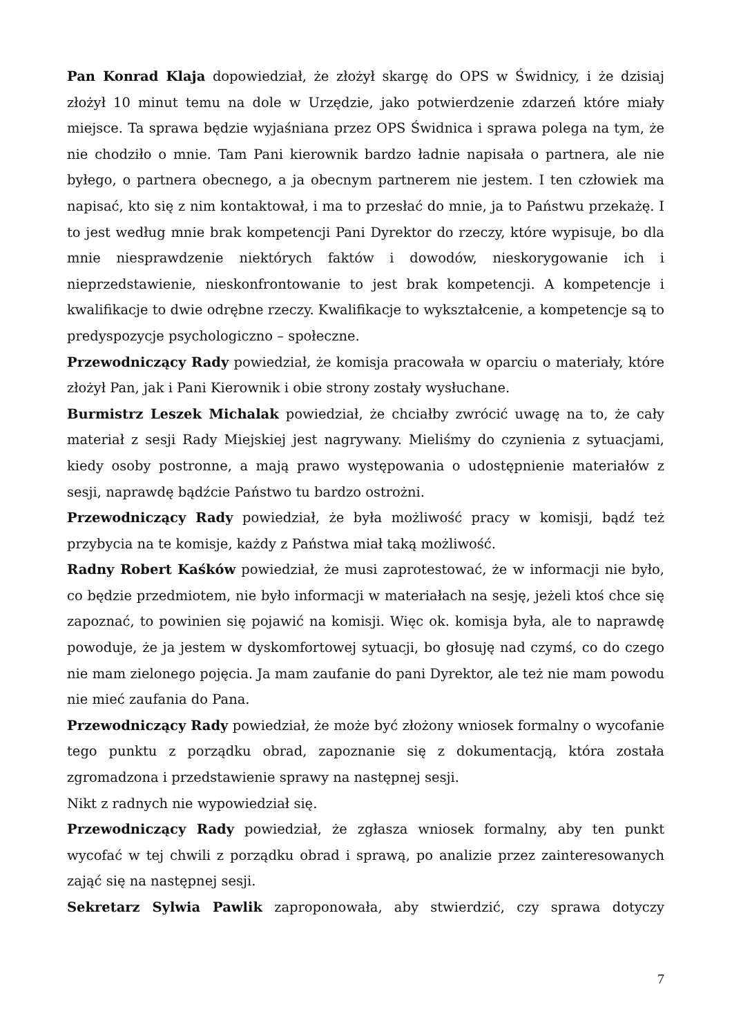Pan Konrad Klaja dopowiedział, że złożył skargę do OPS w Świdnicy, i że dzisiaj złożył 10 minut temu na dole w Urzędzie, jako potwierdzenie zdarzeń które miały miejsce. Ta sprawa będzie wyjaśniana przez OPS Świdnica i sprawa polega na tym, że nie chodziło o mnie. Tam Pani kierownik bardzo ładnie napisała o partnera, ale nie byłego, o partnera obecnego, a ja obecnym partnerem nie jestem. I ten człowiek ma napisać, kto się z nim kontaktował, i ma to przesłać do mnie, ja to Państwu przekażę. I to jest według mnie brak kompetencji Pani Dyrektor do rzeczy, które wypisuje, bo dla mnie niesprawdzenie niektórych faktów i dowodów, nieskorygowanie ich i nieprzedstawienie, nieskonfrontowanie to jest brak kompetencji. A kompetencje i kwalifikacje to dwie odrębne rzeczy. Kwalifikacje to wykształcenie, a kompetencje są to predyspozycje psychologiczno – społeczne.
Przewodniczący Rady powiedział, że komisja pracowała w oparciu o materiały, które złożył Pan, jak i Pani Kierownik i obie strony zostały wysłuchane.
Burmistrz Leszek Michalak powiedział, że chciałby zwrócić uwagę na to, że cały materiał z sesji Rady Miejskiej jest nagrywany. Mieliśmy do czynienia z sytuacjami, kiedy osoby postronne, a mają prawo występowania o udostępnienie materiałów z sesji, naprawdę bądźcie Państwo tu bardzo ostrożni.
Przewodniczący Rady powiedział, że była możliwość pracy w komisji, bądź też przybycia na te komisje, każdy z Państwa miał taką możliwość.
Radny Robert Kaśków powiedział, że musi zaprotestować, że w informacji nie było, co będzie przedmiotem, nie było informacji w materiałach na sesję, jeżeli ktoś chce się zapoznać, to powinien się pojawić na komisji. Więc ok. komisja była, ale to naprawdę powoduje, że ja jestem w dyskomfortowej sytuacji, bo głosuję nad czymś, co do czego nie mam zielonego pojęcia. Ja mam zaufanie do pani Dyrektor, ale też nie mam powodu nie mieć zaufania do Pana.
Przewodniczący Rady powiedział, że może być złożony wniosek formalny o wycofanie tego punktu z porządku obrad, zapoznanie się z dokumentacją, która została zgromadzona i przedstawienie sprawy na następnej sesji.
Nikt z radnych nie wypowiedział się.
Przewodniczący Rady powiedział, że zgłasza wniosek formalny, aby ten punkt wycofać w tej chwili z porządku obrad i sprawą, po analizie przez zainteresowanych zająć się na następnej sesji.
Sekretarz Sylwia Pawlik zaproponowała, aby stwierdzić, czy sprawa dotyczy
7